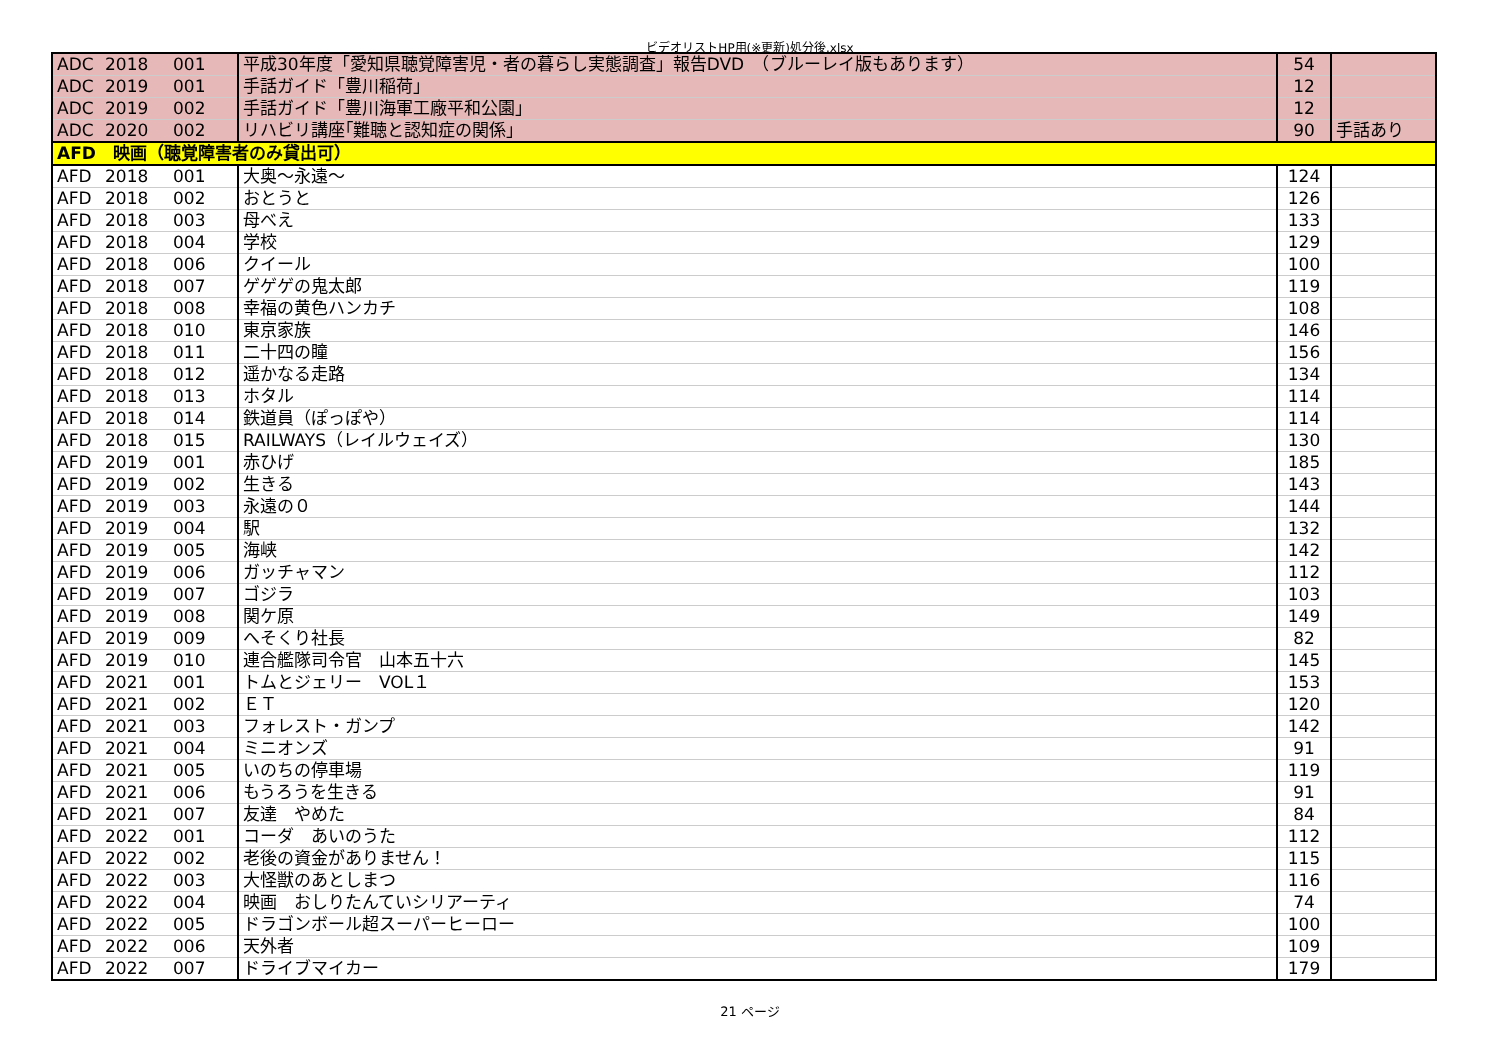ビデオリストHP用(※更新)処分後.xlsx
| ADC | 2018 | 001 | 平成30年度「愛知県聴覚障害児・者の暮らし実態調査」報告DVD （ブルーレイ版もあります） | 54 | |
| ADC | 2019 | 001 | 手話ガイド「豊川稲荷」 | 12 | |
| ADC | 2019 | 002 | 手話ガイド「豊川海軍工廠平和公園」 | 12 | |
| ADC | 2020 | 002 | リハビリ講座｢難聴と認知症の関係｣ | 90 | 手話あり |
| AFD 映画（聴覚障害者のみ貸出可） | | | | | |
| AFD | 2018 | 001 | 大奥～永遠～ | 124 | |
| AFD | 2018 | 002 | おとうと | 126 | |
| AFD | 2018 | 003 | 母べえ | 133 | |
| AFD | 2018 | 004 | 学校 | 129 | |
| AFD | 2018 | 006 | クイール | 100 | |
| AFD | 2018 | 007 | ゲゲゲの鬼太郎 | 119 | |
| AFD | 2018 | 008 | 幸福の黄色ハンカチ | 108 | |
| AFD | 2018 | 010 | 東京家族 | 146 | |
| AFD | 2018 | 011 | 二十四の瞳 | 156 | |
| AFD | 2018 | 012 | 遥かなる走路 | 134 | |
| AFD | 2018 | 013 | ホタル | 114 | |
| AFD | 2018 | 014 | 鉄道員（ぽっぽや） | 114 | |
| AFD | 2018 | 015 | RAILWAYS（レイルウェイズ） | 130 | |
| AFD | 2019 | 001 | 赤ひげ | 185 | |
| AFD | 2019 | 002 | 生きる | 143 | |
| AFD | 2019 | 003 | 永遠の０ | 144 | |
| AFD | 2019 | 004 | 駅 | 132 | |
| AFD | 2019 | 005 | 海峡 | 142 | |
| AFD | 2019 | 006 | ガッチャマン | 112 | |
| AFD | 2019 | 007 | ゴジラ | 103 | |
| AFD | 2019 | 008 | 関ケ原 | 149 | |
| AFD | 2019 | 009 | へそくり社長 | 82 | |
| AFD | 2019 | 010 | 連合艦隊司令官 山本五十六 | 145 | |
| AFD | 2021 | 001 | トムとジェリー VOL１ | 153 | |
| AFD | 2021 | 002 | ＥＴ | 120 | |
| AFD | 2021 | 003 | フォレスト・ガンプ | 142 | |
| AFD | 2021 | 004 | ミニオンズ | 91 | |
| AFD | 2021 | 005 | いのちの停車場 | 119 | |
| AFD | 2021 | 006 | もうろうを生きる | 91 | |
| AFD | 2021 | 007 | 友達 やめた | 84 | |
| AFD | 2022 | 001 | コーダ あいのうた | 112 | |
| AFD | 2022 | 002 | 老後の資金がありません！ | 115 | |
| AFD | 2022 | 003 | 大怪獣のあとしまつ | 116 | |
| AFD | 2022 | 004 | 映画 おしりたんていシリアーティ | 74 | |
| AFD | 2022 | 005 | ドラゴンボール超スーパーヒーロー | 100 | |
| AFD | 2022 | 006 | 天外者 | 109 | |
| AFD | 2022 | 007 | ドライブマイカー | 179 | |
21 ページ